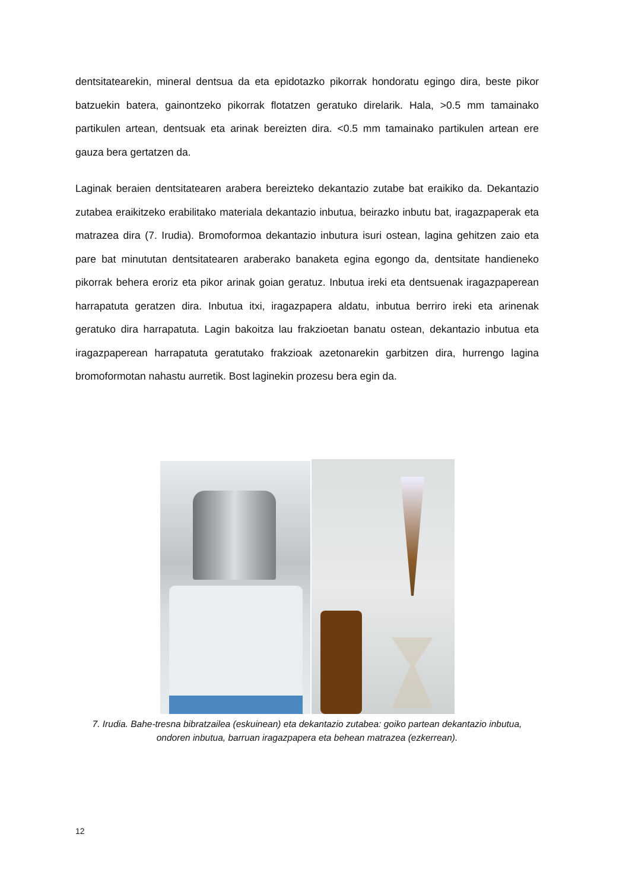dentsitatearekin, mineral dentsua da eta epidotazko pikorrak hondoratu egingo dira, beste pikor batzuekin batera, gainontzeko pikorrak flotatzen geratuko direlarik. Hala, >0.5 mm tamainako partikulen artean, dentsuak eta arinak bereizten dira. <0.5 mm tamainako partikulen artean ere gauza bera gertatzen da.
Laginak beraien dentsitatearen arabera bereizteko dekantazio zutabe bat eraikiko da. Dekantazio zutabea eraikitzeko erabilitako materiala dekantazio inbutua, beirazko inbutu bat, iragazpaperak eta matrazea dira (7. Irudia). Bromoformoa dekantazio inbutura isuri ostean, lagina gehitzen zaio eta pare bat minututan dentsitatearen araberako banaketa egina egongo da, dentsitate handieneko pikorrak behera eroriz eta pikor arinak goian geratuz. Inbutua ireki eta dentsuenak iragazpaperean harrapatuta geratzen dira. Inbutua itxi, iragazpapera aldatu, inbutua berriro ireki eta arinenak geratuko dira harrapatuta. Lagin bakoitza lau frakzioetan banatu ostean, dekantazio inbutua eta iragazpaperean harrapatuta geratutako frakzioak azetonarekin garbitzen dira, hurrengo lagina bromoformotan nahastu aurretik. Bost laginekin prozesu bera egin da.
7. Irudia. Bahe-tresna bibratzailea (eskuinean) eta dekantazio zutabea: goiko partean dekantazio inbutua, ondoren inbutua, barruan iragazpapera eta behean matrazea (ezkerrean).
12